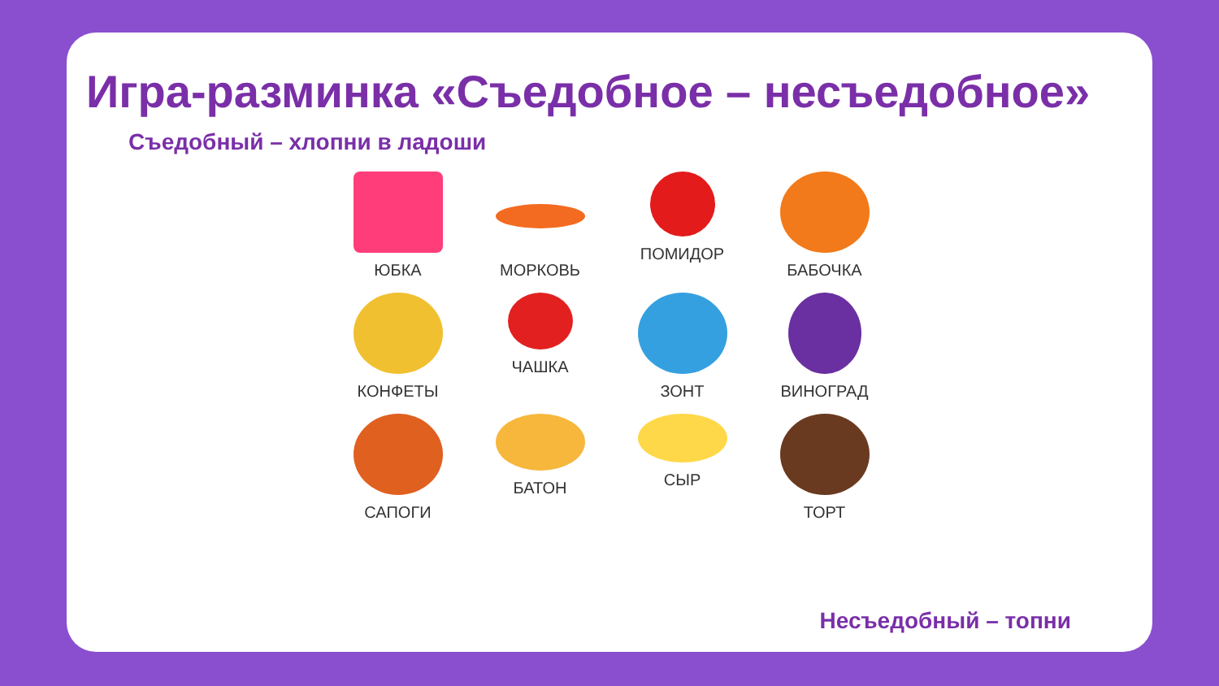Игра-разминка «Съедобное – несъедобное»
Съедобный – хлопни в ладоши
ЮБКА
МОРКОВЬ
ПОМИДОР
БАБОЧКА
КОНФЕТЫ
ЧАШКА
ЗОНТ
ВИНОГРАД
САПОГИ
БАТОН
СЫР
ТОРТ
Несъедобный – топни